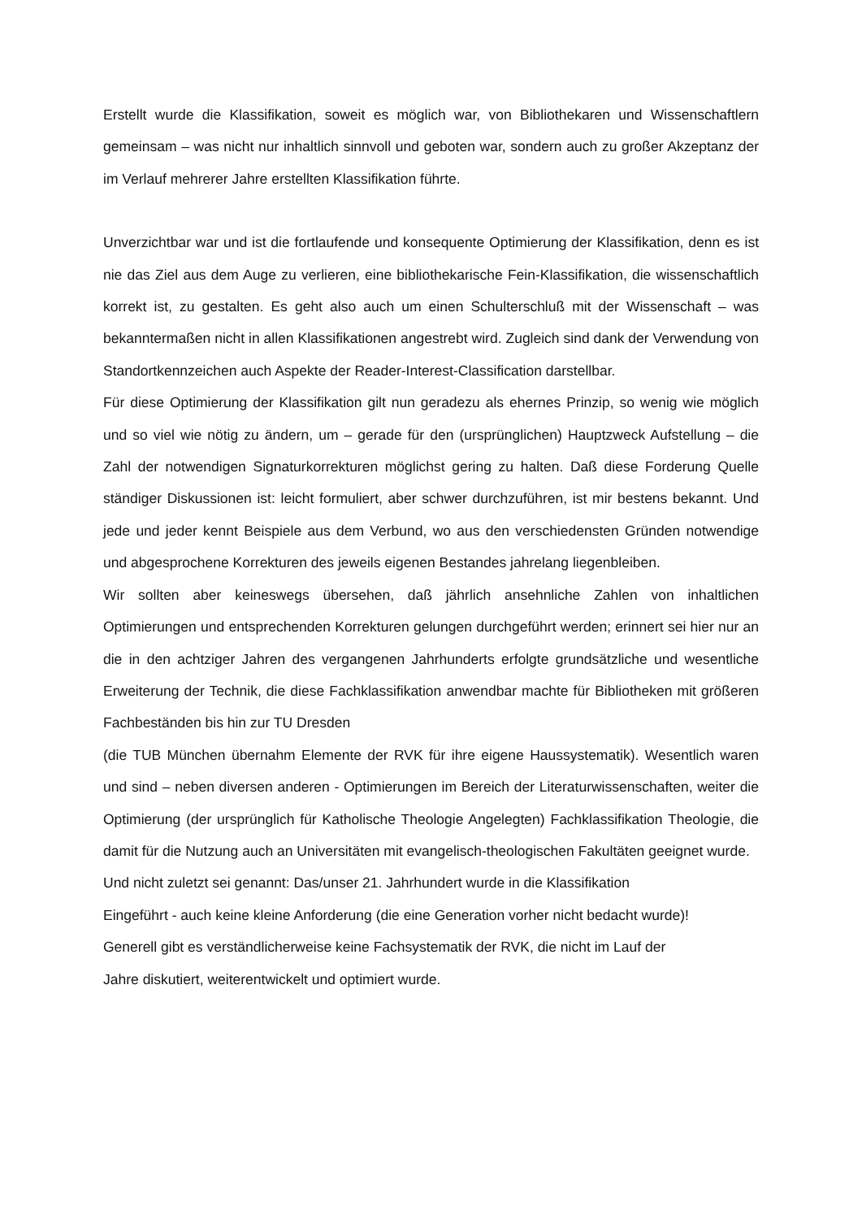Erstellt wurde die Klassifikation, soweit es möglich war, von Bibliothekaren und Wissenschaftlern gemeinsam – was nicht nur inhaltlich sinnvoll und geboten war, sondern auch zu großer Akzeptanz der im Verlauf mehrerer Jahre erstellten Klassifikation führte.
Unverzichtbar war und ist die fortlaufende und konsequente Optimierung der Klassifikation, denn es ist nie das Ziel aus dem Auge zu verlieren, eine bibliothekarische Fein-Klassifikation, die wissenschaftlich korrekt ist, zu gestalten. Es geht also auch um einen Schulterschluß mit der Wissenschaft – was bekanntermaßen nicht in allen Klassifikationen angestrebt wird. Zugleich sind dank der Verwendung von Standortkennzeichen auch Aspekte der Reader-Interest-Classification darstellbar.
Für diese Optimierung der Klassifikation gilt nun geradezu als ehernes Prinzip, so wenig wie möglich und so viel wie nötig zu ändern, um – gerade für den (ursprünglichen) Hauptzweck Aufstellung – die Zahl der notwendigen Signaturkorrekturen möglichst gering zu halten. Daß diese Forderung Quelle ständiger Diskussionen ist: leicht formuliert, aber schwer durchzuführen, ist mir bestens bekannt. Und jede und jeder kennt Beispiele aus dem Verbund, wo aus den verschiedensten Gründen notwendige und abgesprochene Korrekturen des jeweils eigenen Bestandes jahrelang liegenbleiben.
Wir sollten aber keineswegs übersehen, daß jährlich ansehnliche Zahlen von inhaltlichen Optimierungen und entsprechenden Korrekturen gelungen durchgeführt werden; erinnert sei hier nur an die in den achtziger Jahren des vergangenen Jahrhunderts erfolgte grundsätzliche und wesentliche Erweiterung der Technik, die diese Fachklassifikation anwendbar machte für Bibliotheken mit größeren Fachbeständen bis hin zur TU Dresden
(die TUB München übernahm Elemente der RVK für ihre eigene Haussystematik). Wesentlich waren und sind – neben diversen anderen - Optimierungen im Bereich der Literaturwissenschaften, weiter die Optimierung (der ursprünglich für Katholische Theologie Angelegten) Fachklassifikation Theologie, die damit für die Nutzung auch an Universitäten mit evangelisch-theologischen Fakultäten geeignet wurde.
Und nicht zuletzt sei genannt: Das/unser 21. Jahrhundert wurde in die Klassifikation
Eingeführt - auch keine kleine Anforderung (die eine Generation vorher nicht bedacht wurde)!
Generell gibt es verständlicherweise keine Fachsystematik der RVK, die nicht im Lauf der
Jahre diskutiert, weiterentwickelt und optimiert wurde.